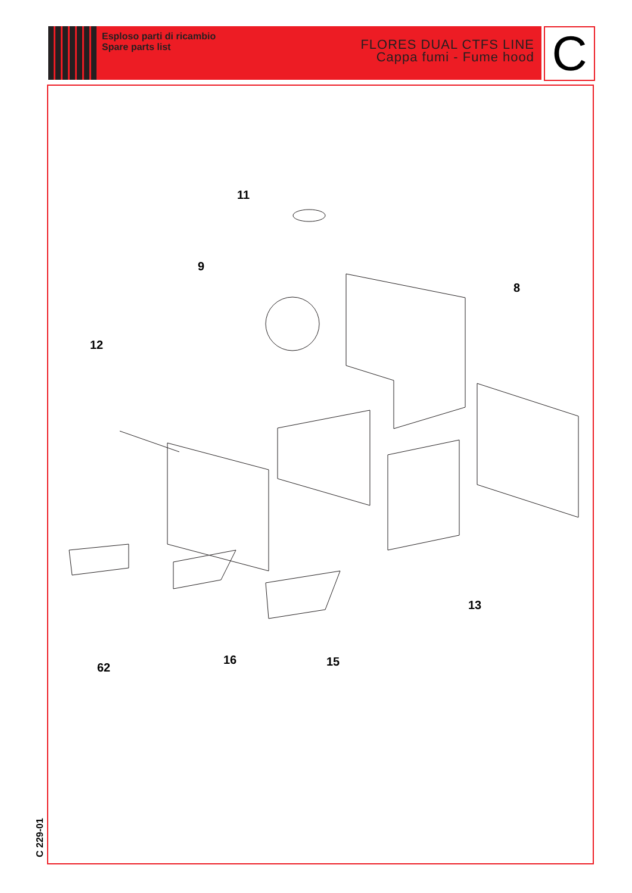Esploso parti di ricambio
Spare parts list
FLORES DUAL CTFS LINE
Cappa fumi - Fume hood
C
11
9
8
12
13
62
16 15
C 229-01